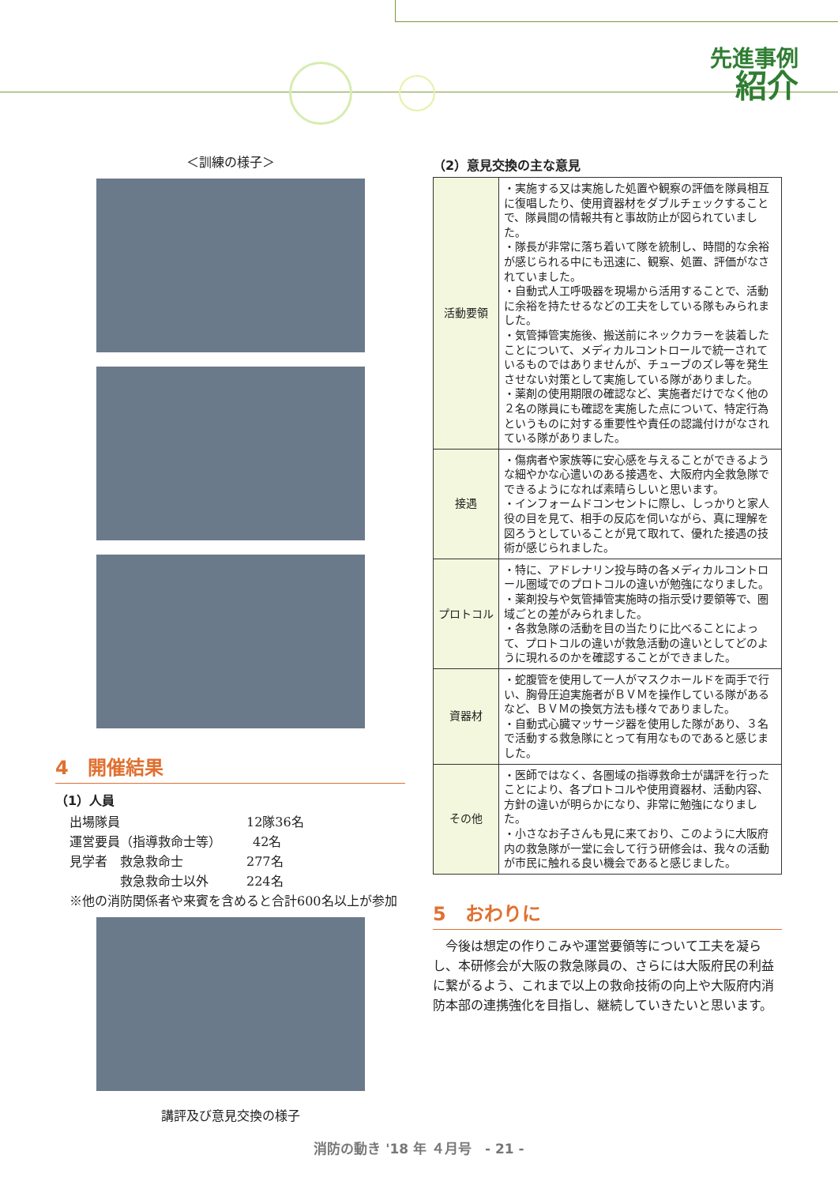先進事例
紹介
＜訓練の様子＞
4　開催結果
（1）人員
出場隊員　　　　　　　　　　12隊36名
運営要員（指導救命士等）　　　42名
見学者　救急救命士　　　　　277名
　　　　救急救命士以外　　　224名
※他の消防関係者や来賓を含めると合計600名以上が参加
講評及び意見交換の様子
（2）意見交換の主な意見
| 活動要領 | ・実施する又は実施した処置や観察の評価を隊員相互に復唱したり、使用資器材をダブルチェックすることで、隊員間の情報共有と事故防止が図られていました。 ・隊長が非常に落ち着いて隊を統制し、時間的な余裕が感じられる中にも迅速に、観察、処置、評価がなされていました。 ・自動式人工呼吸器を現場から活用することで、活動に余裕を持たせるなどの工夫をしている隊もみられました。 ・気管挿管実施後、搬送前にネックカラーを装着したことについて、メディカルコントロールで統一されているものではありませんが、チューブのズレ等を発生させない対策として実施している隊がありました。 ・薬剤の使用期限の確認など、実施者だけでなく他の２名の隊員にも確認を実施した点について、特定行為というものに対する重要性や責任の認識付けがなされている隊がありました。 |
| 接遇 | ・傷病者や家族等に安心感を与えることができるような細やかな心遣いのある接遇を、大阪府内全救急隊でできるようになれば素晴らしいと思います。 ・インフォームドコンセントに際し、しっかりと家人役の目を見て、相手の反応を伺いながら、真に理解を図ろうとしていることが見て取れて、優れた接遇の技術が感じられました。 |
| プロトコル | ・特に、アドレナリン投与時の各メディカルコントロール圏域でのプロトコルの違いが勉強になりました。 ・薬剤投与や気管挿管実施時の指示受け要領等で、圏域ごとの差がみられました。 ・各救急隊の活動を目の当たりに比べることによって、プロトコルの違いが救急活動の違いとしてどのように現れるのかを確認することができました。 |
| 資器材 | ・蛇腹管を使用して一人がマスクホールドを両手で行い、胸骨圧迫実施者がＢＶＭを操作している隊があるなど、ＢＶＭの換気方法も様々でありました。 ・自動式心臓マッサージ器を使用した隊があり、３名で活動する救急隊にとって有用なものであると感じました。 |
| その他 | ・医師ではなく、各圏域の指導救命士が講評を行ったことにより、各プロトコルや使用資器材、活動内容、方針の違いが明らかになり、非常に勉強になりました。 ・小さなお子さんも見に来ており、このように大阪府内の救急隊が一堂に会して行う研修会は、我々の活動が市民に触れる良い機会であると感じました。 |
5　おわりに
今後は想定の作りこみや運営要領等について工夫を凝らし、本研修会が大阪の救急隊員の、さらには大阪府民の利益に繋がるよう、これまで以上の救命技術の向上や大阪府内消防本部の連携強化を目指し、継続していきたいと思います。
消防の動き '18 年 ４月号　- 21 -